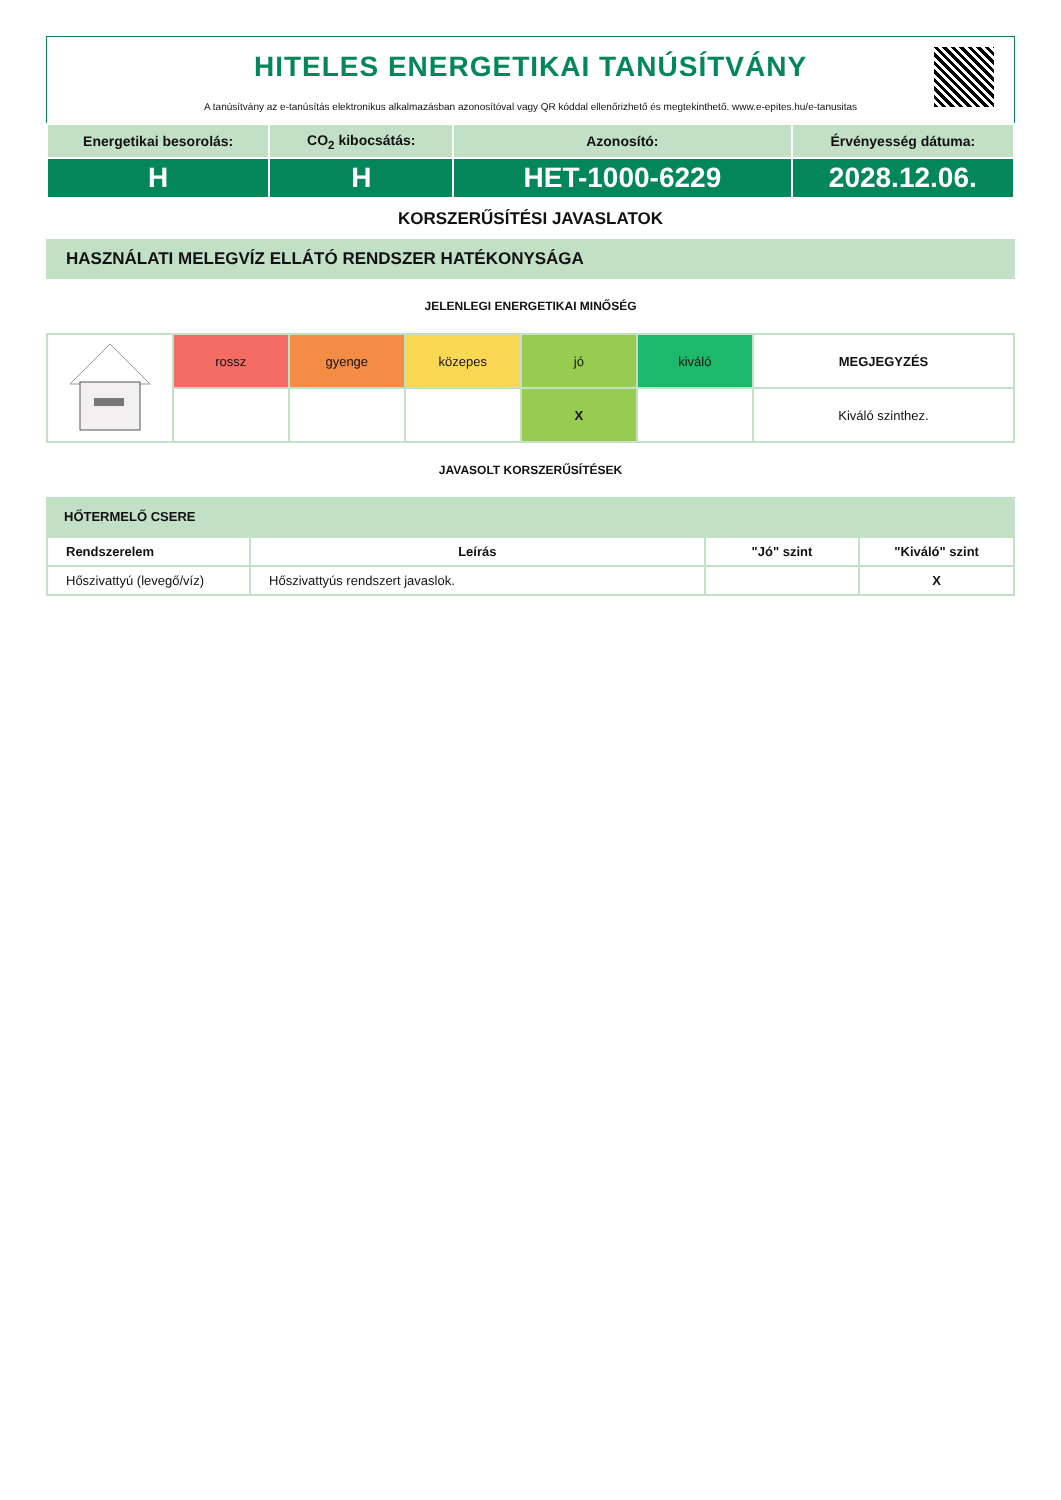HITELES ENERGETIKAI TANÚSÍTVÁNY
A tanúsítvány az e-tanúsítás elektronikus alkalmazásban azonosítóval vagy QR kóddal ellenőrizhető és megtekinthető. www.e-epites.hu/e-tanusitas
| Energetikai besorolás: | CO<sub>2</sub> kibocsátás: | Azonosító: | Érvényesség dátuma: |
| H | H | HET-1000-6229 | 2028.12.06. |
KORSZERŰSÍTÉSI JAVASLATOK
HASZNÁLATI MELEGVÍZ ELLÁTÓ RENDSZER HATÉKONYSÁGA
JELENLEGI ENERGETIKAI MINŐSÉG
| | rossz | gyenge | közepes | jó | kiváló | MEGJEGYZÉS |
| | | | | X | | Kiváló szinthez. |
JAVASOLT KORSZERŰSÍTÉSEK
HŐTERMELŐ CSERE
| Rendszerelem | Leírás | "Jó" szint | "Kiváló" szint |
| --- | --- | --- | --- |
| Hőszivattyú (levegő/víz) | Hőszivattyús rendszert javaslok. | | X |